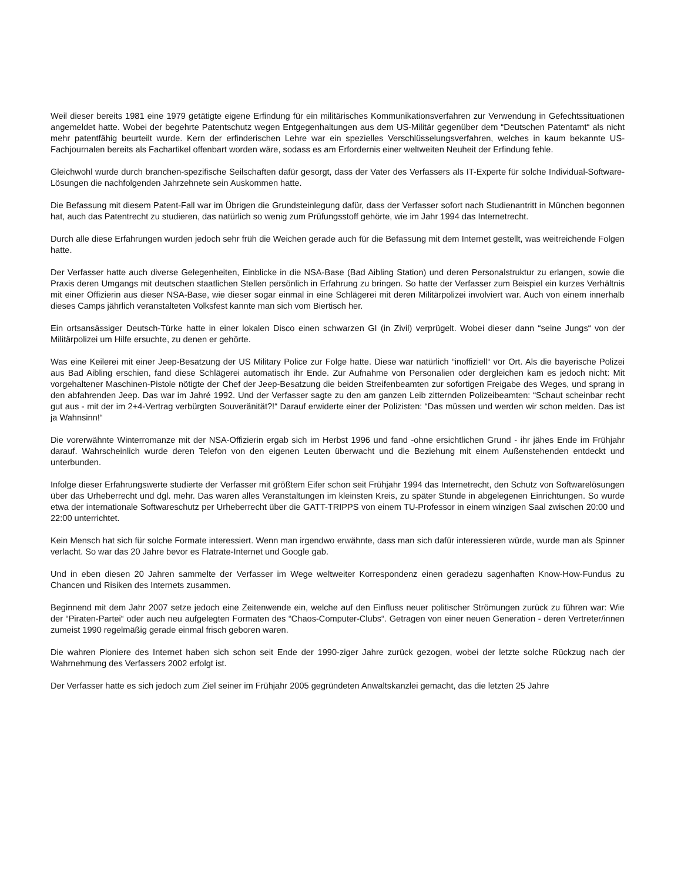Weil dieser bereits 1981 eine 1979 getätigte eigene Erfindung für ein militärisches Kommunikationsverfahren zur Verwendung in Gefechtssituationen angemeldet hatte. Wobei der begehrte Patentschutz wegen Entgegenhaltungen aus dem US-Militär gegenüber dem “Deutschen Patentamt“ als nicht mehr patentfähig beurteilt wurde. Kern der erfinderischen Lehre war ein spezielles Verschlüsselungsverfahren, welches in kaum bekannte US-Fachjournalen bereits als Fachartikel offenbart worden wäre, sodass es am Erfordernis einer weltweiten Neuheit der Erfindung fehle.
Gleichwohl wurde durch branchen-spezifische Seilschaften dafür gesorgt, dass der Vater des Verfassers als IT-Experte für solche Individual-Software-Lösungen die nachfolgenden Jahrzehnete sein Auskommen hatte.
Die Befassung mit diesem Patent-Fall war im Übrigen die Grundsteinlegung dafür, dass der Verfasser sofort nach Studienantritt in München begonnen hat, auch das Patentrecht zu studieren, das natürlich so wenig zum Prüfungsstoff gehörte, wie im Jahr 1994 das Internetrecht.
Durch alle diese Erfahrungen wurden jedoch sehr früh die Weichen gerade auch für die Befassung mit dem Internet gestellt, was weitreichende Folgen hatte.
Der Verfasser hatte auch diverse Gelegenheiten, Einblicke in die NSA-Base (Bad Aibling Station) und deren Personalstruktur zu erlangen, sowie die Praxis deren Umgangs mit deutschen staatlichen Stellen persönlich in Erfahrung zu bringen. So hatte der Verfasser zum Beispiel ein kurzes Verhältnis mit einer Offizierin aus dieser NSA-Base, wie dieser sogar einmal in eine Schlägerei mit deren Militärpolizei involviert war. Auch von einem innerhalb dieses Camps jährlich veranstalteten Volksfest kannte man sich vom Biertisch her.
Ein ortsansässiger Deutsch-Türke hatte in einer lokalen Disco einen schwarzen GI (in Zivil) verprügelt. Wobei dieser dann “seine Jungs“ von der Militärpolizei um Hilfe ersuchte, zu denen er gehörte.
Was eine Keilerei mit einer Jeep-Besatzung der US Military Police zur Folge hatte. Diese war natürlich “inoffiziell“ vor Ort. Als die bayerische Polizei aus Bad Aibling erschien, fand diese Schlägerei automatisch ihr Ende. Zur Aufnahme von Personalien oder dergleichen kam es jedoch nicht: Mit vorgehaltener Maschinen-Pistole nötigte der Chef der Jeep-Besatzung die beiden Streifenbeamten zur sofortigen Freigabe des Weges, und sprang in den abfahrenden Jeep. Das war im Jahré 1992. Und der Verfasser sagte zu den am ganzen Leib zitternden Polizeibeamten: “Schaut scheinbar recht gut aus - mit der im 2+4-Vertrag verbürgten Souveränität?!“ Darauf erwiderte einer der Polizisten: “Das müssen und werden wir schon melden. Das ist ja Wahnsinn!“
Die vorerwähnte Winterromanze mit der NSA-Offizierin ergab sich im Herbst 1996 und fand -ohne ersichtlichen Grund - ihr jähes Ende im Frühjahr darauf. Wahrscheinlich wurde deren Telefon von den eigenen Leuten überwacht und die Beziehung mit einem Außenstehenden entdeckt und unterbunden.
Infolge dieser Erfahrungswerte studierte der Verfasser mit größtem Eifer schon seit Frühjahr 1994 das Internetrecht, den Schutz von Softwarelösungen über das Urheberrecht und dgl. mehr. Das waren alles Veranstaltungen im kleinsten Kreis, zu später Stunde in abgelegenen Einrichtungen. So wurde etwa der internationale Softwareschutz per Urheberrecht über die GATT-TRIPPS von einem TU-Professor in einem winzigen Saal zwischen 20:00 und 22:00 unterrichtet.
Kein Mensch hat sich für solche Formate interessiert. Wenn man irgendwo erwähnte, dass man sich dafür interessieren würde, wurde man als Spinner verlacht. So war das 20 Jahre bevor es Flatrate-Internet und Google gab.
Und in eben diesen 20 Jahren sammelte der Verfasser im Wege weltweiter Korrespondenz einen geradezu sagenhaften Know-How-Fundus zu Chancen und Risiken des Internets zusammen.
Beginnend mit dem Jahr 2007 setze jedoch eine Zeitenwende ein, welche auf den Einfluss neuer politischer Strömungen zurück zu führen war: Wie der “Piraten-Partei“ oder auch neu aufgelegten Formaten des “Chaos-Computer-Clubs“. Getragen von einer neuen Generation - deren Vertreter/innen zumeist 1990 regelmäßig gerade einmal frisch geboren waren.
Die wahren Pioniere des Internet haben sich schon seit Ende der 1990-ziger Jahre zurück gezogen, wobei der letzte solche Rückzug nach der Wahrnehmung des Verfassers 2002 erfolgt ist.
Der Verfasser hatte es sich jedoch zum Ziel seiner im Frühjahr 2005 gegründeten Anwaltskanzlei gemacht, das die letzten 25 Jahre